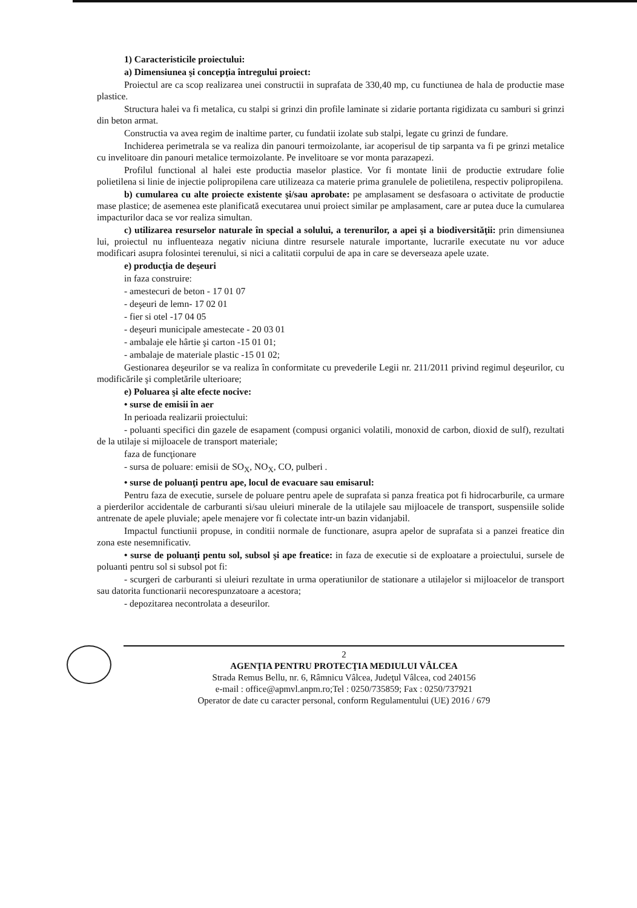1) Caracteristicile proiectului:
a) Dimensiunea şi concepţia întregului proiect:
Proiectul are ca scop realizarea unei constructii in suprafata de 330,40 mp, cu functiunea de hala de productie mase plastice.
Structura halei va fi metalica, cu stalpi si grinzi din profile laminate si zidarie portanta rigidizata cu samburi si grinzi din beton armat.
Constructia va avea regim de inaltime parter, cu fundatii izolate sub stalpi, legate cu grinzi de fundare.
Inchiderea perimetrala se va realiza din panouri termoizolante, iar acoperisul de tip sarpanta va fi pe grinzi metalice cu invelitoare din panouri metalice termoizolante. Pe invelitoare se vor monta parazapezi.
Profilul functional al halei este productia maselor plastice. Vor fi montate linii de productie extrudare folie polietilena si linie de injectie polipropilena care utilizeaza ca materie prima granulele de polietilena, respectiv polipropilena.
b) cumularea cu alte proiecte existente şi/sau aprobate: pe amplasament se desfasoara o activitate de productie mase plastice; de asemenea este planificată executarea unui proiect similar pe amplasament, care ar putea duce la cumularea impacturilor daca se vor realiza simultan.
c) utilizarea resurselor naturale în special a solului, a terenurilor, a apei şi a biodiversităţii: prin dimensiunea lui, proiectul nu influenteaza negativ niciuna dintre resursele naturale importante, lucrarile executate nu vor aduce modificari asupra folosintei terenului, si nici a calitatii corpului de apa in care se deverseaza apele uzate.
e) producţia de deşeuri
in faza construire:
- amestecuri de beton - 17 01 07
- deşeuri de lemn- 17 02 01
- fier si otel -17 04 05
- deşeuri municipale amestecate - 20 03 01
- ambalaje ele hârtie şi carton -15 01 01;
- ambalaje de materiale plastic -15 01 02;
Gestionarea deşeurilor se va realiza în conformitate cu prevederile Legii nr. 211/2011 privind regimul deşeurilor, cu modificările şi completările ulterioare;
e) Poluarea şi alte efecte nocive:
• surse de emisii în aer
In perioada realizarii proiectului:
- poluanti specifici din gazele de esapament (compusi organici volatili, monoxid de carbon, dioxid de sulf), rezultati de la utilaje si mijloacele de transport materiale;
faza de funcţionare
- sursa de poluare: emisii de SO<sub>X</sub>, NO<sub>X</sub>, CO, pulberi .
• surse de poluanţi pentru ape, locul de evacuare sau emisarul:
Pentru faza de executie, sursele de poluare pentru apele de suprafata si panza freatica pot fi hidrocarburile, ca urmare a pierderilor accidentale de carburanti si/sau uleiuri minerale de la utilajele sau mijloacele de transport, suspensiile solide antrenate de apele pluviale; apele menajere vor fi colectate intr-un bazin vidanjabil.
Impactul functiunii propuse, in conditii normale de functionare, asupra apelor de suprafata si a panzei freatice din zona este nesemnificativ.
• surse de poluanţi pentu sol, subsol şi ape freatice: in faza de executie si de exploatare a proiectului, sursele de poluanti pentru sol si subsol pot fi:
- scurgeri de carburanti si uleiuri rezultate in urma operatiunilor de stationare a utilajelor si mijloacelor de transport sau datorita functionarii necorespunzatoare a acestora;
- depozitarea necontrolata a deseurilor.
2
AGENŢIA PENTRU PROTECŢIA MEDIULUI VÂLCEA
Strada Remus Bellu, nr. 6, Râmnicu Vâlcea, Judeţul Vâlcea, cod 240156
e-mail : office@apmvl.anpm.ro;Tel : 0250/735859; Fax : 0250/737921
Operator de date cu caracter personal, conform Regulamentului (UE) 2016 / 679